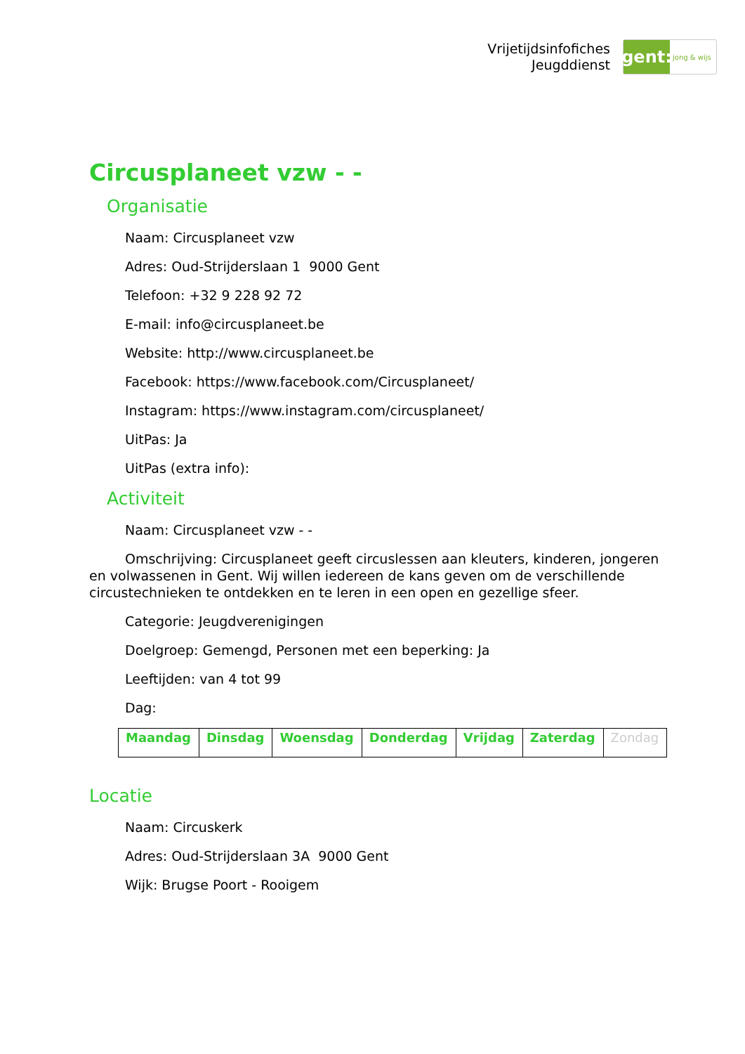Vrijetijdsinfofiches
Jeugddienst
gent:
jong & wijs
Circusplaneet vzw - -
Organisatie
Naam: Circusplaneet vzw
Adres: Oud-Strijderslaan 1 9000 Gent
Telefoon: +32 9 228 92 72
E-mail: info@circusplaneet.be
Website: http://www.circusplaneet.be
Facebook: https://www.facebook.com/Circusplaneet/
Instagram: https://www.instagram.com/circusplaneet/
UitPas: Ja
UitPas (extra info):
Activiteit
Naam: Circusplaneet vzw - -
Omschrijving: Circusplaneet geeft circuslessen aan kleuters, kinderen, jongeren en volwassenen in Gent. Wij willen iedereen de kans geven om de verschillende circustechnieken te ontdekken en te leren in een open en gezellige sfeer.
Categorie: Jeugdverenigingen
Doelgroep: Gemengd, Personen met een beperking: Ja
Leeftijden: van 4 tot 99
Dag:
| Maandag | Dinsdag | Woensdag | Donderdag | Vrijdag | Zaterdag | Zondag |
Locatie
Naam: Circuskerk
Adres: Oud-Strijderslaan 3A 9000 Gent
Wijk: Brugse Poort - Rooigem